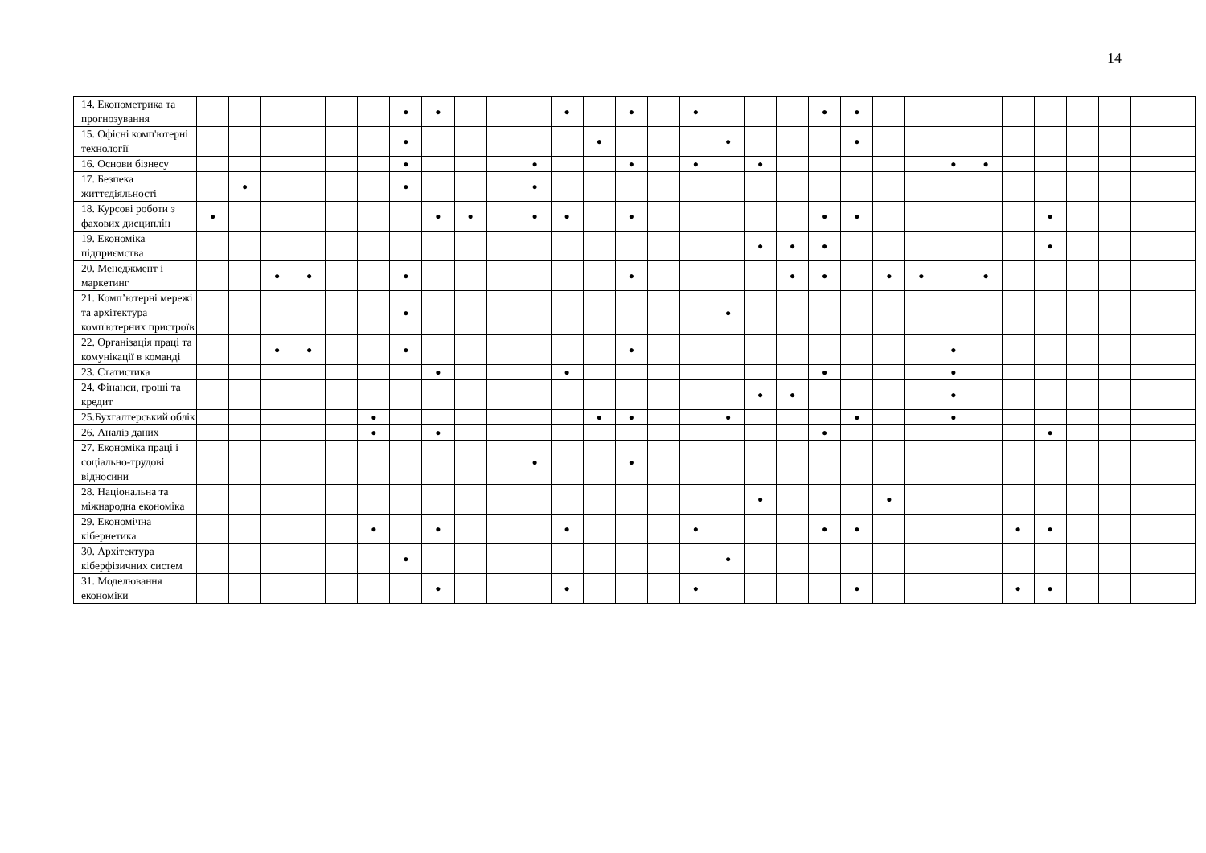14
| 14. Економетрика та прогнозування | | | | | | | ● | ● | | | | ● | | ● | | ● | | | | ● | ● | | | | | | | | | | |
| 15. Офісні комп'ютерні технології | | | | | | | ● | | | | | | ● | | | | ● | | | | ● | | | | | | | | | | |
| 16. Основи бізнесу | | | | | | | ● | | | | ● | | | ● | | ● | | ● | | | | | | ● | ● | | | | | | |
| 17. Безпека життєдіяльності | | ● | | | | | ● | | | | ● | | | | | | | | | | | | | | | | | | | | |
| 18. Курсові роботи з фахових дисциплін | ● | | | | | | | ● | ● | | ● | ● | | ● | | | | | | ● | ● | | | | | | ● | | | | |
| 19. Економіка підприємства | | | | | | | | | | | | | | | | | | ● | ● | ● | | | | | | | ● | | | | |
| 20. Менеджмент і маркетинг | | | ● | ● | | | ● | | | | | | | ● | | | | | ● | ● | | ● | ● | | ● | | | | | | |
| 21. Комп’ютерні мережі та архітектура комп'ютерних пристроїв | | | | | | | ● | | | | | | | | | | ● | | | | | | | | | | | | | | |
| 22. Організація праці та комунікації в команді | | | ● | ● | | | ● | | | | | | | ● | | | | | | | | | | ● | | | | | | | |
| 23. Статистика | | | | | | | | ● | | | | ● | | | | | | | | ● | | | | ● | | | | | | | |
| 24. Фінанси, гроші та кредит | | | | | | | | | | | | | | | | | | ● | ● | | | | | ● | | | | | | | |
| 25.Бухгалтерський облік | | | | | | ● | | | | | | | ● | ● | | | ● | | | | ● | | | ● | | | | | | | |
| 26. Аналіз даних | | | | | | ● | | ● | | | | | | | | | | | | ● | | | | | | | ● | | | | |
| 27. Економіка праці і соціально-трудові відносини | | | | | | | | | | | ● | | | ● | | | | | | | | | | | | | | | | | |
| 28. Національна та міжнародна економіка | | | | | | | | | | | | | | | | | | ● | | | | ● | | | | | | | | | |
| 29. Економічна кібернетика | | | | | | ● | | ● | | | | ● | | | | ● | | | | ● | ● | | | | | ● | ● | | | | |
| 30. Архітектура кіберфізичних систем | | | | | | | ● | | | | | | | | | | ● | | | | | | | | | | | | | | |
| 31. Моделювання економіки | | | | | | | | ● | | | | ● | | | | ● | | | | | ● | | | | | ● | ● | | | | |